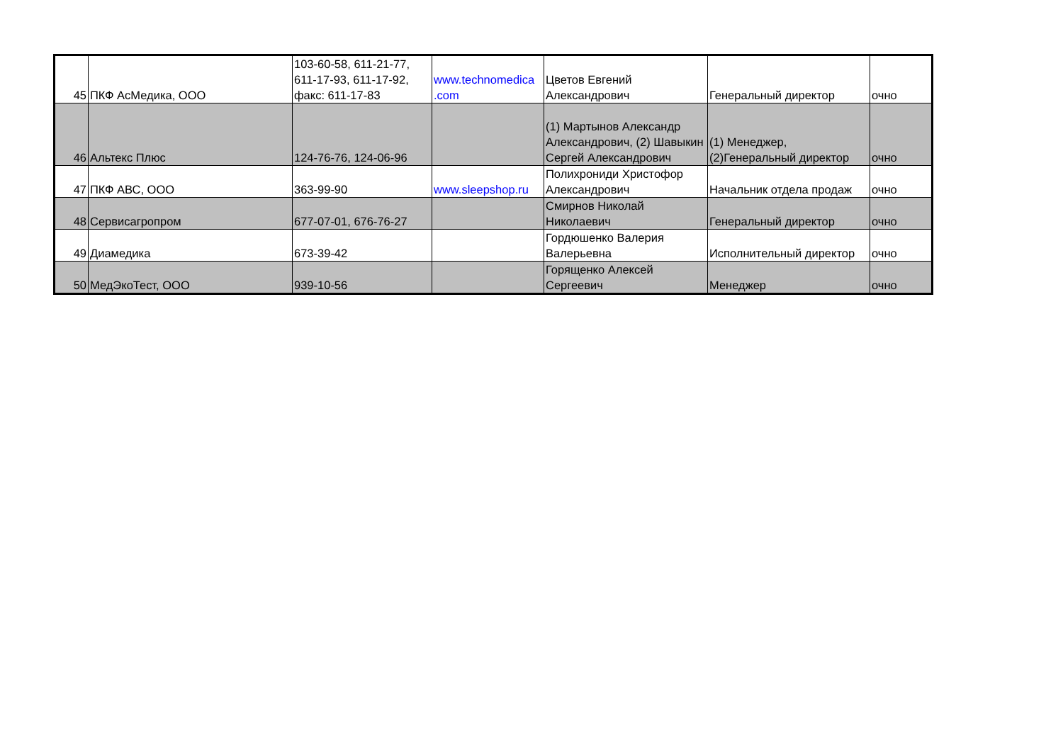| 45 | ПКФ АсМедика, ООО | 103-60-58, 611-21-77, 611-17-93, 611-17-92, факс: 611-17-83 | www.technomedica .com | Цветов Евгений Александрович | Генеральный директор | очно |
| 46 | Альтекс Плюс | 124-76-76, 124-06-96 | | (1) Мартынов Александр Александрович, (2) Шавыкин Сергей Александрович | (1) Менеджер, (2)Генеральный директор | очно |
| 47 | ПКФ АВС, ООО | 363-99-90 | www.sleepshop.ru | Полихрониди Христофор Александрович | Начальник отдела продаж | очно |
| 48 | Сервисагропром | 677-07-01, 676-76-27 | | Смирнов Николай Николаевич | Генеральный директор | очно |
| 49 | Диамедика | 673-39-42 | | Гордюшенко Валерия Валерьевна | Исполнительный директор | очно |
| 50 | МедЭкоТест, ООО | 939-10-56 | | Горященко Алексей Сергеевич | Менеджер | очно |